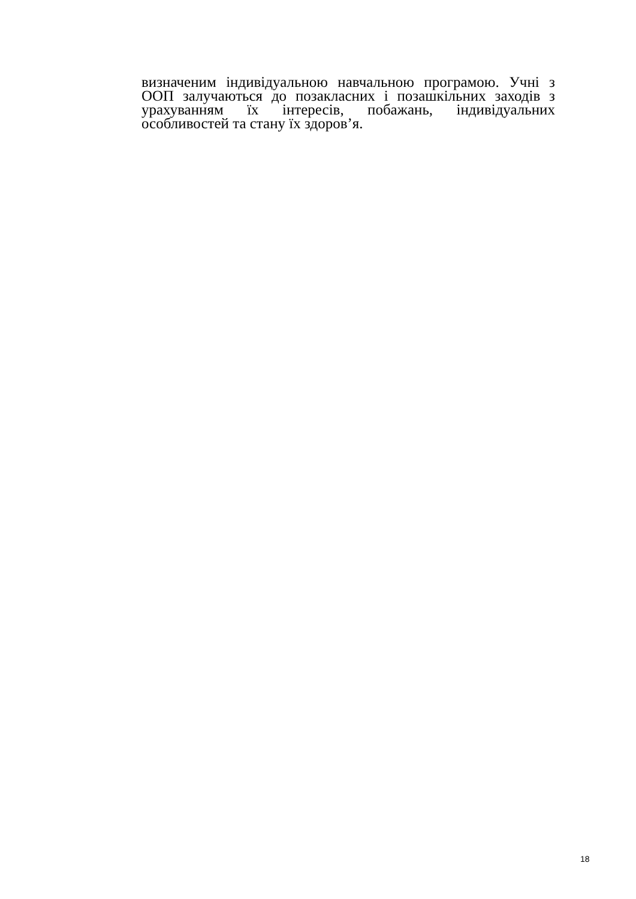визначеним індивідуальною навчальною програмою. Учні з ООП залучаються до позакласних і позашкільних заходів з урахуванням їх інтересів, побажань, індивідуальних особливостей та стану їх здоров’я.
18